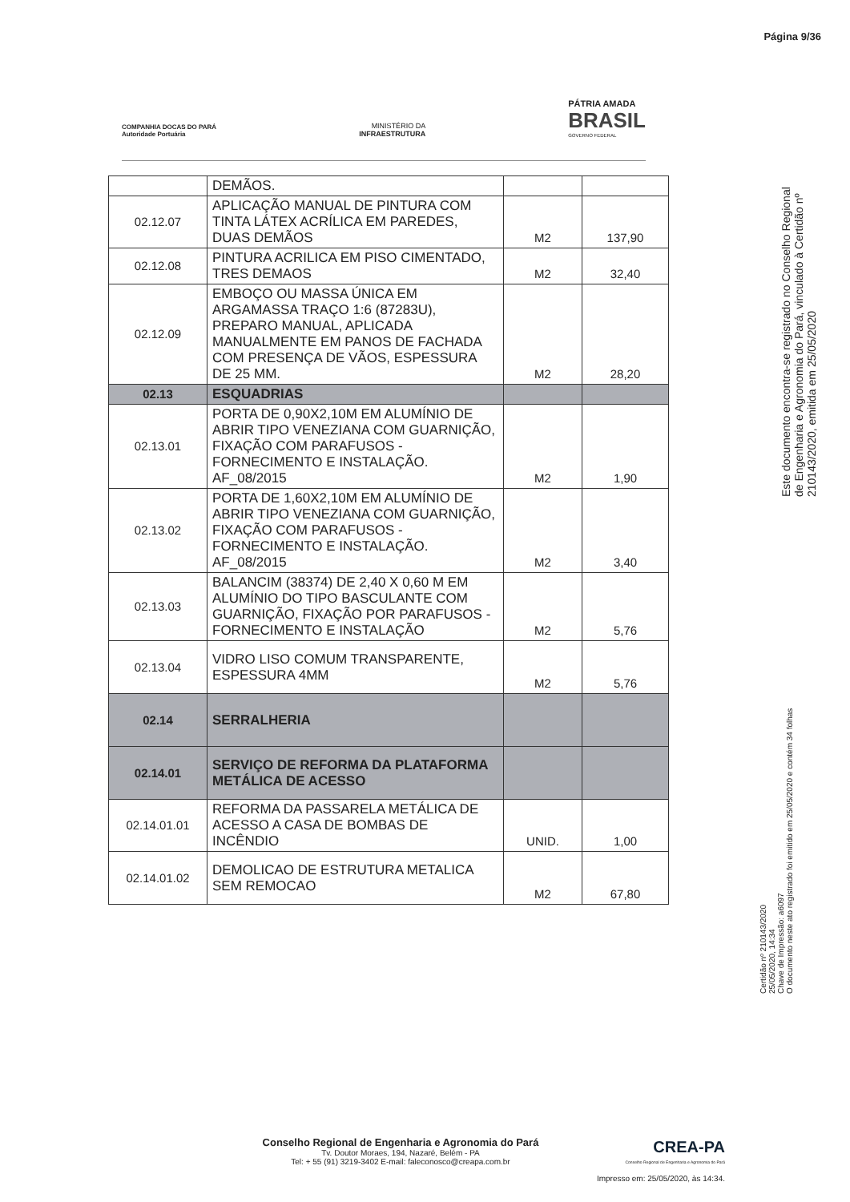Página 9/36
COMPANHIA DOCAS DO PARÁ
Autoridade Portuária
MINISTÉRIO DA
INFRAESTRUTURA
PÁTRIA AMADA
BRASIL
GOVERNO FEDERAL
| | DEMÃOS. | | |
| 02.12.07 | APLICAÇÃO MANUAL DE PINTURA COM TINTA LÁTEX ACRÍLICA EM PAREDES, DUAS DEMÃOS | M2 | 137,90 |
| 02.12.08 | PINTURA ACRILICA EM PISO CIMENTADO, TRES DEMAOS | M2 | 32,40 |
| 02.12.09 | EMBOÇO OU MASSA ÚNICA EM ARGAMASSA TRAÇO 1:6 (87283U), PREPARO MANUAL, APLICADA MANUALMENTE EM PANOS DE FACHADA COM PRESENÇA DE VÃOS, ESPESSURA DE 25 MM. | M2 | 28,20 |
| 02.13 | ESQUADRIAS | | |
| 02.13.01 | PORTA DE 0,90X2,10M EM ALUMÍNIO DE ABRIR TIPO VENEZIANA COM GUARNIÇÃO, FIXAÇÃO COM PARAFUSOS - FORNECIMENTO E INSTALAÇÃO. AF_08/2015 | M2 | 1,90 |
| 02.13.02 | PORTA DE 1,60X2,10M EM ALUMÍNIO DE ABRIR TIPO VENEZIANA COM GUARNIÇÃO, FIXAÇÃO COM PARAFUSOS - FORNECIMENTO E INSTALAÇÃO. AF_08/2015 | M2 | 3,40 |
| 02.13.03 | BALANCIM (38374) DE 2,40 X 0,60 M EM ALUMÍNIO DO TIPO BASCULANTE COM GUARNIÇÃO, FIXAÇÃO POR PARAFUSOS - FORNECIMENTO E INSTALAÇÃO | M2 | 5,76 |
| 02.13.04 | VIDRO LISO COMUM TRANSPARENTE, ESPESSURA 4MM | M2 | 5,76 |
| 02.14 | SERRALHERIA | | |
| 02.14.01 | SERVIÇO DE REFORMA DA PLATAFORMA METÁLICA DE ACESSO | | |
| 02.14.01.01 | REFORMA DA PASSARELA METÁLICA DE ACESSO A CASA DE BOMBAS DE INCÊNDIO | UNID. | 1,00 |
| 02.14.01.02 | DEMOLICAO DE ESTRUTURA METALICA SEM REMOCAO | M2 | 67,80 |
Este documento encontra-se registrado no Conselho Regional de Engenharia e Agronomia do Pará, vinculado à Certidão nº 210143/2020, emitida em 25/05/2020
Certidão nº 210143/2020
25/05/2020, 14:34
Chave de Impressão: a6097
O documento neste ato registrado foi emitido em 25/05/2020 e contém 34 folhas
Conselho Regional de Engenharia e Agronomia do Pará
Tv. Doutor Moraes, 194, Nazaré, Belém - PA
Tel: + 55 (91) 3219-3402 E-mail: faleconosco@creapa.com.br
CREA-PA
Conselho Regional de Engenharia e Agronomia do Pará
Impresso em: 25/05/2020, às 14:34.